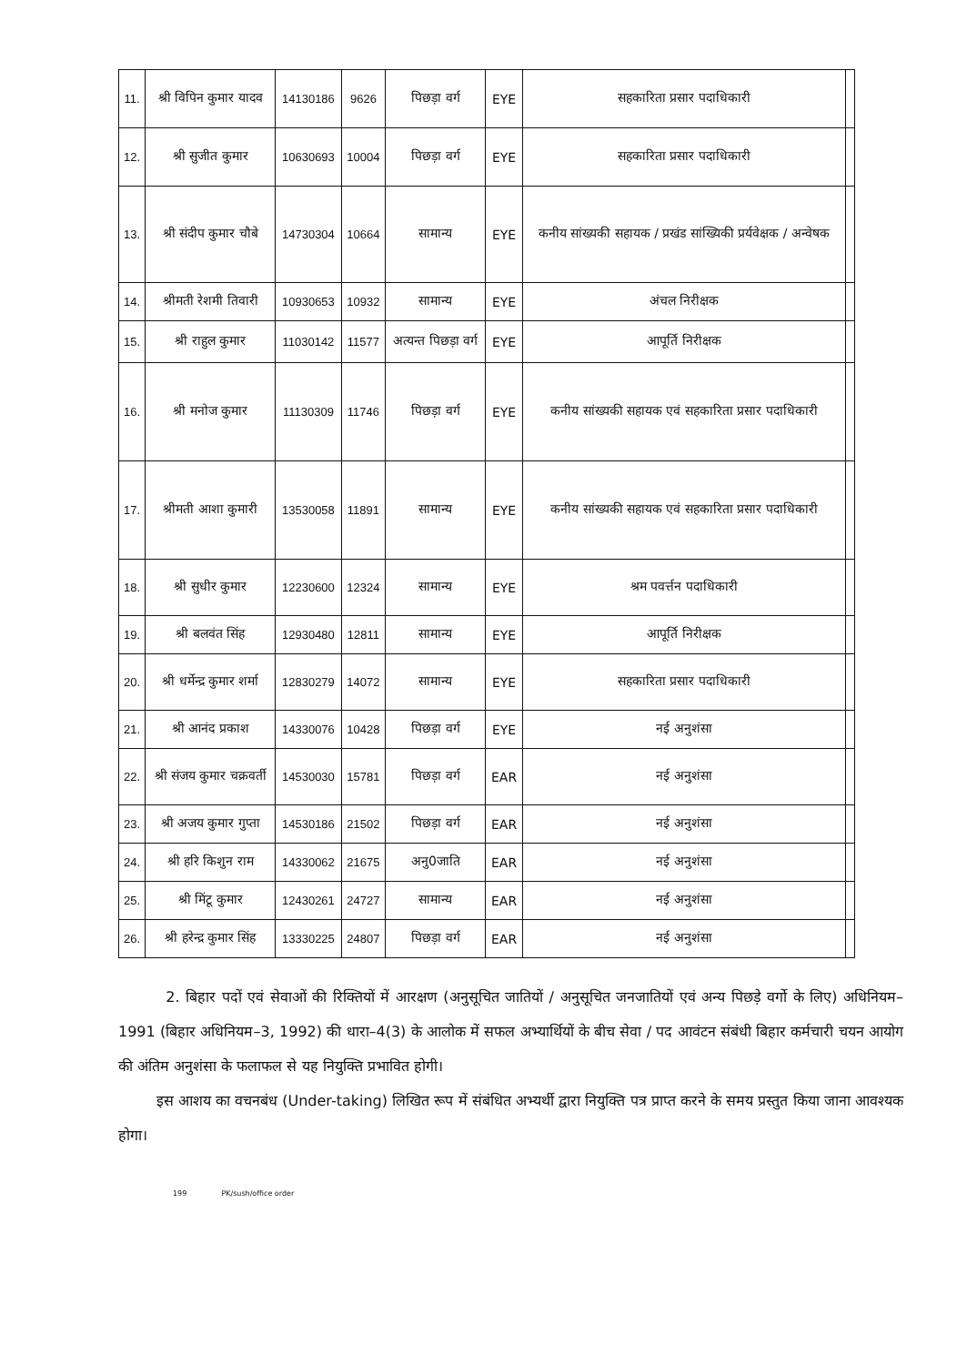| 11. | श्री विपिन कुमार यादव | 14130186 | 9626 | पिछड़ा वर्ग | EYE | सहकारिता प्रसार पदाधिकारी | |
| 12. | श्री सुजीत कुमार | 10630693 | 10004 | पिछड़ा वर्ग | EYE | सहकारिता प्रसार पदाधिकारी | |
| 13. | श्री संदीप कुमार चौबे | 14730304 | 10664 | सामान्य | EYE | कनीय सांख्यकी सहायक / प्रखंड सांख्यिकी प्रर्यवेक्षक / अन्वेषक | |
| 14. | श्रीमती रेशमी तिवारी | 10930653 | 10932 | सामान्य | EYE | अंचल निरीक्षक | |
| 15. | श्री राहुल कुमार | 11030142 | 11577 | अत्यन्त पिछड़ा वर्ग | EYE | आपूर्ति निरीक्षक | |
| 16. | श्री मनोज कुमार | 11130309 | 11746 | पिछड़ा वर्ग | EYE | कनीय सांख्यकी सहायक एवं सहकारिता प्रसार पदाधिकारी | |
| 17. | श्रीमती आशा कुमारी | 13530058 | 11891 | सामान्य | EYE | कनीय सांख्यकी सहायक एवं सहकारिता प्रसार पदाधिकारी | |
| 18. | श्री सुधीर कुमार | 12230600 | 12324 | सामान्य | EYE | श्रम पवर्त्तन पदाधिकारी | |
| 19. | श्री बलवंत सिंह | 12930480 | 12811 | सामान्य | EYE | आपूर्ति निरीक्षक | |
| 20. | श्री धर्मेन्द्र कुमार शर्मा | 12830279 | 14072 | सामान्य | EYE | सहकारिता प्रसार पदाधिकारी | |
| 21. | श्री आनंद प्रकाश | 14330076 | 10428 | पिछड़ा वर्ग | EYE | नई अनुशंसा | |
| 22. | श्री संजय कुमार चक्रवर्ती | 14530030 | 15781 | पिछड़ा वर्ग | EAR | नई अनुशंसा | |
| 23. | श्री अजय कुमार गुप्ता | 14530186 | 21502 | पिछड़ा वर्ग | EAR | नई अनुशंसा | |
| 24. | श्री हरि किशुन राम | 14330062 | 21675 | अनु0जाति | EAR | नई अनुशंसा | |
| 25. | श्री मिंटू कुमार | 12430261 | 24727 | सामान्य | EAR | नई अनुशंसा | |
| 26. | श्री हरेन्द्र कुमार सिंह | 13330225 | 24807 | पिछड़ा वर्ग | EAR | नई अनुशंसा | |
2. बिहार पदों एवं सेवाओं की रिक्तियों में आरक्षण (अनुसूचित जातियों / अनुसूचित जनजातियों एवं अन्य पिछड़े वर्गो के लिए) अधिनियम–1991 (बिहार अधिनियम–3, 1992) की धारा–4(3) के आलोक में सफल अभ्यार्थियों के बीच सेवा / पद आवंटन संबंधी बिहार कर्मचारी चयन आयोग की अंतिम अनुशंसा के फलाफल से यह नियुक्ति प्रभावित होगी।
इस आशय का वचनबंध (Under-taking) लिखित रूप में संबंधित अभ्यर्थी द्वारा नियुक्ति पत्र प्राप्त करने के समय प्रस्तुत किया जाना आवश्यक होगा।
199 PK/sush/office order